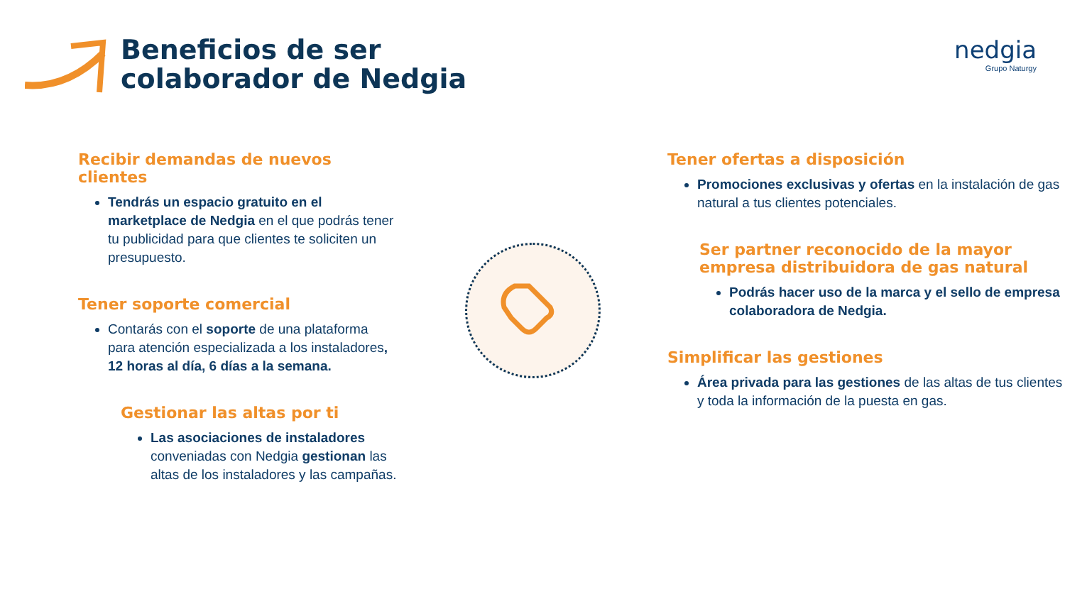Beneficios de ser
colaborador de Nedgia
nedgia
Grupo Naturgy
Recibir demandas de nuevos clientes
Tendrás un espacio gratuito en el marketplace de Nedgia en el que podrás tener tu publicidad para que clientes te soliciten un presupuesto.
Tener soporte comercial
Contarás con el soporte de una plataforma para atención especializada a los instaladores, 12 horas al día, 6 días a la semana.
Gestionar las altas por ti
Las asociaciones de instaladores conveniadas con Nedgia gestionan las altas de los instaladores y las campañas.
Tener ofertas a disposición
Promociones exclusivas y ofertas en la instalación de gas natural a tus clientes potenciales.
Ser partner reconocido de la mayor empresa distribuidora de gas natural
Podrás hacer uso de la marca y el sello de empresa colaboradora de Nedgia.
Simplificar las gestiones
Área privada para las gestiones de las altas de tus clientes y toda la información de la puesta en gas.